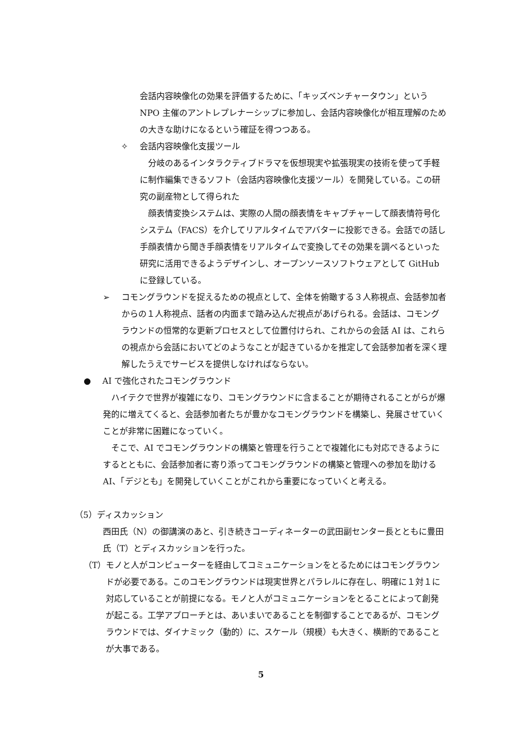会話内容映像化の効果を評価するために、「キッズベンチャータウン」という NPO 主催のアントレプレナーシップに参加し、会話内容映像化が相互理解のための大きな助けになるという確証を得つつある。
✧ 会話内容映像化支援ツール
　分岐のあるインタラクティブドラマを仮想現実や拡張現実の技術を使って手軽に制作編集できるソフト（会話内容映像化支援ツール）を開発している。この研究の副産物として得られた
　顔表情変換システムは、実際の人間の顔表情をキャプチャーして顔表情符号化システム（FACS）を介してリアルタイムでアバターに投影できる。会話での話し手顔表情から聞き手顔表情をリアルタイムで変換してその効果を調べるといった研究に活用できるようデザインし、オープンソースソフトウェアとして GitHub に登録している。
➢ コモングラウンドを捉えるための視点として、全体を俯瞰する３人称視点、会話参加者からの１人称視点、話者の内面まで踏み込んだ視点があげられる。会話は、コモングラウンドの恒常的な更新プロセスとして位置付けられ、これからの会話 AI は、これらの視点から会話においてどのようなことが起きているかを推定して会話参加者を深く理解したうえでサービスを提供しなければならない。
● AI で強化されたコモングラウンド
　ハイテクで世界が複雑になり、コモングラウンドに含まることが期待されることがらが爆発的に増えてくると、会話参加者たちが豊かなコモングラウンドを構築し、発展させていくことが非常に困難になっていく。
　そこで、AI でコモングラウンドの構築と管理を行うことで複雑化にも対応できるようにするとともに、会話参加者に寄り添ってコモングラウンドの構築と管理への参加を助ける AI、「デジとも」を開発していくことがこれから重要になっていくと考える。
（5）ディスカッション
西田氏（N）の御講演のあと、引き続きコーディネーターの武田副センター長とともに豊田氏（T）とディスカッションを行った。
（T） モノと人がコンピューターを経由してコミュニケーションをとるためにはコモングラウンドが必要である。このコモングラウンドは現実世界とパラレルに存在し、明確に１対１に対応していることが前提になる。モノと人がコミュニケーションをとることによって創発が起こる。工学アプローチとは、あいまいであることを制御することであるが、コモングラウンドでは、ダイナミック（動的）に、スケール（規模）も大きく、横断的であることが大事である。
5